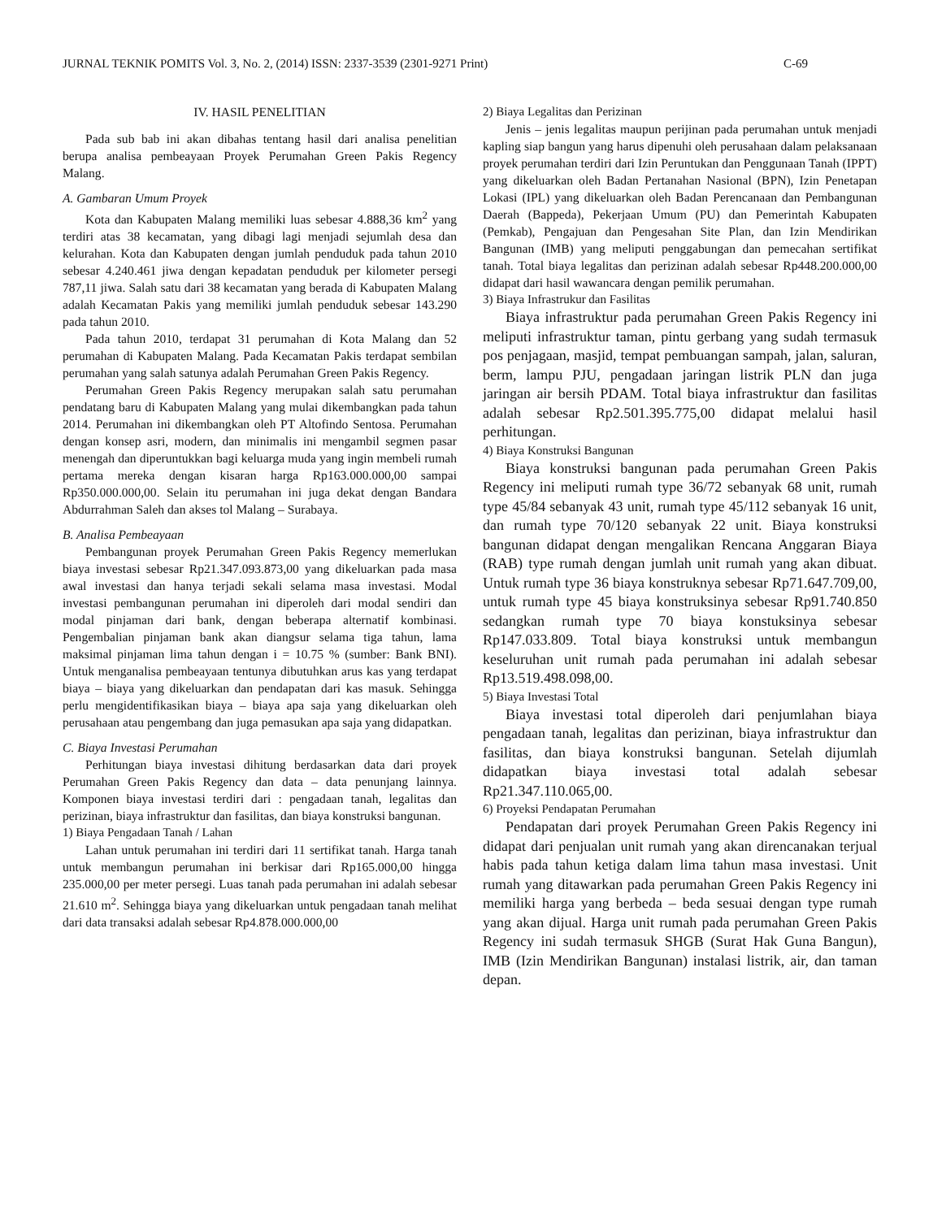JURNAL TEKNIK POMITS Vol. 3, No. 2, (2014) ISSN: 2337-3539 (2301-9271 Print) C-69
IV. HASIL PENELITIAN
Pada sub bab ini akan dibahas tentang hasil dari analisa penelitian berupa analisa pembeayaan Proyek Perumahan Green Pakis Regency Malang.
A. Gambaran Umum Proyek
Kota dan Kabupaten Malang memiliki luas sebesar 4.888,36 km<sup>2</sup> yang terdiri atas 38 kecamatan, yang dibagi lagi menjadi sejumlah desa dan kelurahan. Kota dan Kabupaten dengan jumlah penduduk pada tahun 2010 sebesar 4.240.461 jiwa dengan kepadatan penduduk per kilometer persegi 787,11 jiwa. Salah satu dari 38 kecamatan yang berada di Kabupaten Malang adalah Kecamatan Pakis yang memiliki jumlah penduduk sebesar 143.290 pada tahun 2010.
Pada tahun 2010, terdapat 31 perumahan di Kota Malang dan 52 perumahan di Kabupaten Malang. Pada Kecamatan Pakis terdapat sembilan perumahan yang salah satunya adalah Perumahan Green Pakis Regency.
Perumahan Green Pakis Regency merupakan salah satu perumahan pendatang baru di Kabupaten Malang yang mulai dikembangkan pada tahun 2014. Perumahan ini dikembangkan oleh PT Altofindo Sentosa. Perumahan dengan konsep asri, modern, dan minimalis ini mengambil segmen pasar menengah dan diperuntukkan bagi keluarga muda yang ingin membeli rumah pertama mereka dengan kisaran harga Rp163.000.000,00 sampai Rp350.000.000,00. Selain itu perumahan ini juga dekat dengan Bandara Abdurrahman Saleh dan akses tol Malang – Surabaya.
B. Analisa Pembeayaan
Pembangunan proyek Perumahan Green Pakis Regency memerlukan biaya investasi sebesar Rp21.347.093.873,00 yang dikeluarkan pada masa awal investasi dan hanya terjadi sekali selama masa investasi. Modal investasi pembangunan perumahan ini diperoleh dari modal sendiri dan modal pinjaman dari bank, dengan beberapa alternatif kombinasi. Pengembalian pinjaman bank akan diangsur selama tiga tahun, lama maksimal pinjaman lima tahun dengan i = 10.75 % (sumber: Bank BNI). Untuk menganalisa pembeayaan tentunya dibutuhkan arus kas yang terdapat biaya – biaya yang dikeluarkan dan pendapatan dari kas masuk. Sehingga perlu mengidentifikasikan biaya – biaya apa saja yang dikeluarkan oleh perusahaan atau pengembang dan juga pemasukan apa saja yang didapatkan.
C. Biaya Investasi Perumahan
Perhitungan biaya investasi dihitung berdasarkan data dari proyek Perumahan Green Pakis Regency dan data – data penunjang lainnya. Komponen biaya investasi terdiri dari : pengadaan tanah, legalitas dan perizinan, biaya infrastruktur dan fasilitas, dan biaya konstruksi bangunan.
1) Biaya Pengadaan Tanah / Lahan
Lahan untuk perumahan ini terdiri dari 11 sertifikat tanah. Harga tanah untuk membangun perumahan ini berkisar dari Rp165.000,00 hingga 235.000,00 per meter persegi. Luas tanah pada perumahan ini adalah sebesar 21.610 m<sup>2</sup>. Sehingga biaya yang dikeluarkan untuk pengadaan tanah melihat dari data transaksi adalah sebesar Rp4.878.000.000,00
2) Biaya Legalitas dan Perizinan
Jenis – jenis legalitas maupun perijinan pada perumahan untuk menjadi kapling siap bangun yang harus dipenuhi oleh perusahaan dalam pelaksanaan proyek perumahan terdiri dari Izin Peruntukan dan Penggunaan Tanah (IPPT) yang dikeluarkan oleh Badan Pertanahan Nasional (BPN), Izin Penetapan Lokasi (IPL) yang dikeluarkan oleh Badan Perencanaan dan Pembangunan Daerah (Bappeda), Pekerjaan Umum (PU) dan Pemerintah Kabupaten (Pemkab), Pengajuan dan Pengesahan Site Plan, dan Izin Mendirikan Bangunan (IMB) yang meliputi penggabungan dan pemecahan sertifikat tanah. Total biaya legalitas dan perizinan adalah sebesar Rp448.200.000,00 didapat dari hasil wawancara dengan pemilik perumahan.
3) Biaya Infrastrukur dan Fasilitas
Biaya infrastruktur pada perumahan Green Pakis Regency ini meliputi infrastruktur taman, pintu gerbang yang sudah termasuk pos penjagaan, masjid, tempat pembuangan sampah, jalan, saluran, berm, lampu PJU, pengadaan jaringan listrik PLN dan juga jaringan air bersih PDAM. Total biaya infrastruktur dan fasilitas adalah sebesar Rp2.501.395.775,00 didapat melalui hasil perhitungan.
4) Biaya Konstruksi Bangunan
Biaya konstruksi bangunan pada perumahan Green Pakis Regency ini meliputi rumah type 36/72 sebanyak 68 unit, rumah type 45/84 sebanyak 43 unit, rumah type 45/112 sebanyak 16 unit, dan rumah type 70/120 sebanyak 22 unit. Biaya konstruksi bangunan didapat dengan mengalikan Rencana Anggaran Biaya (RAB) type rumah dengan jumlah unit rumah yang akan dibuat. Untuk rumah type 36 biaya konstruknya sebesar Rp71.647.709,00, untuk rumah type 45 biaya konstruksinya sebesar Rp91.740.850 sedangkan rumah type 70 biaya konstuksinya sebesar Rp147.033.809. Total biaya konstruksi untuk membangun keseluruhan unit rumah pada perumahan ini adalah sebesar Rp13.519.498.098,00.
5) Biaya Investasi Total
Biaya investasi total diperoleh dari penjumlahan biaya pengadaan tanah, legalitas dan perizinan, biaya infrastruktur dan fasilitas, dan biaya konstruksi bangunan. Setelah dijumlah didapatkan biaya investasi total adalah sebesar Rp21.347.110.065,00.
6) Proyeksi Pendapatan Perumahan
Pendapatan dari proyek Perumahan Green Pakis Regency ini didapat dari penjualan unit rumah yang akan direncanakan terjual habis pada tahun ketiga dalam lima tahun masa investasi. Unit rumah yang ditawarkan pada perumahan Green Pakis Regency ini memiliki harga yang berbeda – beda sesuai dengan type rumah yang akan dijual. Harga unit rumah pada perumahan Green Pakis Regency ini sudah termasuk SHGB (Surat Hak Guna Bangun), IMB (Izin Mendirikan Bangunan) instalasi listrik, air, dan taman depan.